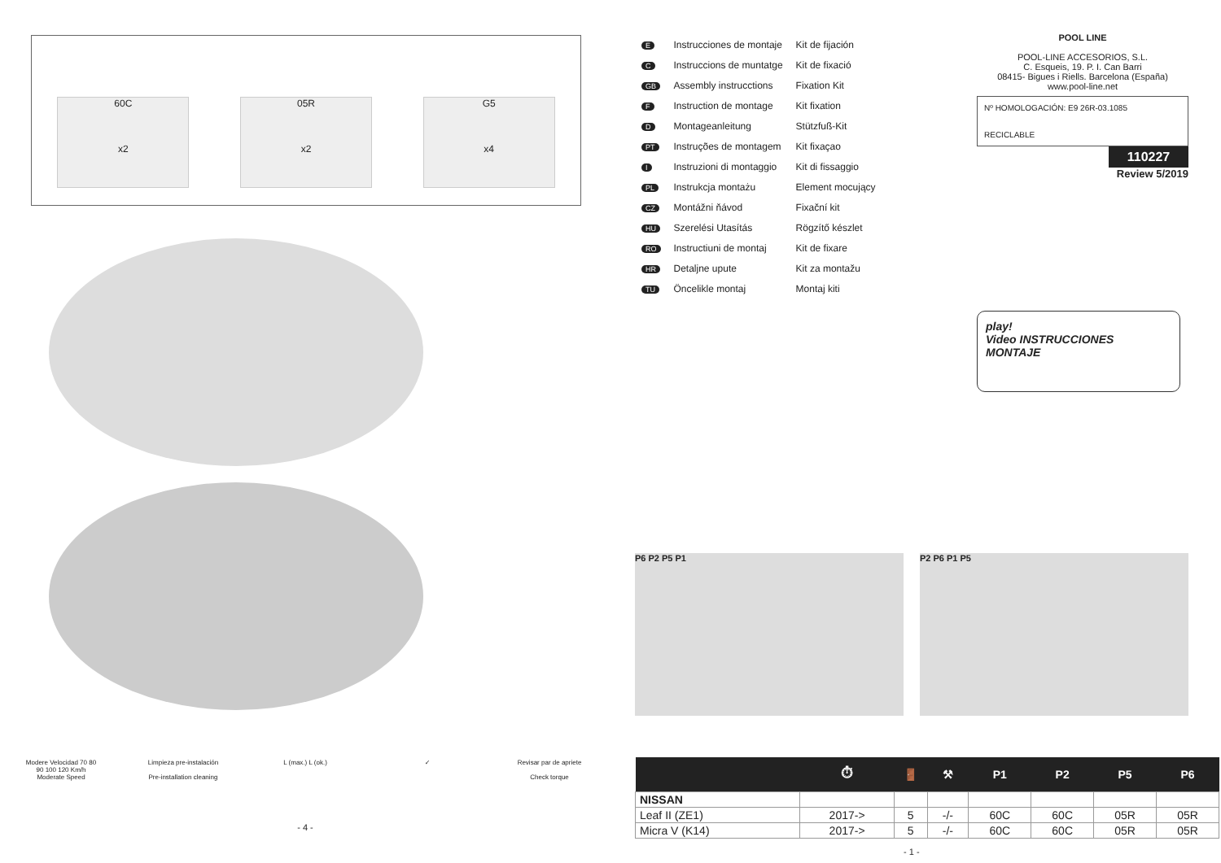60C
x2
05R
x2
G5
x4
Modere Velocidad 70 80 90 100 120 Km/h Moderate Speed
Limpieza pre-instalación
Pre-installation cleaning
L (max.) L (ok.) ✓ Revisar par de apriete
Check torque
- 4 -
| E | Instrucciones de montaje | Kit de fijación |
| C | Instruccions de muntatge | Kit de fixació |
| GB | Assembly instrucctions | Fixation Kit |
| F | Instruction de montage | Kit fixation |
| D | Montageanleitung | Stützfuß-Kit |
| PT | Instruções de montagem | Kit fixaçao |
| I | Instruzioni di montaggio | Kit di fissaggio |
| PL | Instrukcja montażu | Element mocujący |
| CZ | Montážni ňávod | Fixační kit |
| HU | Szerelési Utasítás | Rögzítő készlet |
| RO | Instructiuni de montaj | Kit de fixare |
| HR | Detaljne upute | Kit za montažu |
| TU | Öncelikle montaj | Montaj kiti |
POOL LINE
POOL-LINE ACCESORIOS, S.L.
C. Esqueis, 19. P. I. Can Barri
08415- Bigues i Riells. Barcelona (España)
www.pool-line.net
Nº HOMOLOGACIÓN: E9 26R-03.1085
RECICLABLE
110227
Review 5/2019
play!
Video INSTRUCCIONES MONTAJE
P6 P2 P5 P1 P2 P6 P1 P5
| | ⏱ | 🚪 | ⚒ | P1 | P2 | P5 | P6 |
| --- | --- | --- | --- | --- | --- | --- | --- |
| NISSAN | | | | | | | |
| Leaf II (ZE1) | 2017-> | 5 | -/- | 60C | 60C | 05R | 05R |
| Micra V (K14) | 2017-> | 5 | -/- | 60C | 60C | 05R | 05R |
- 1 -